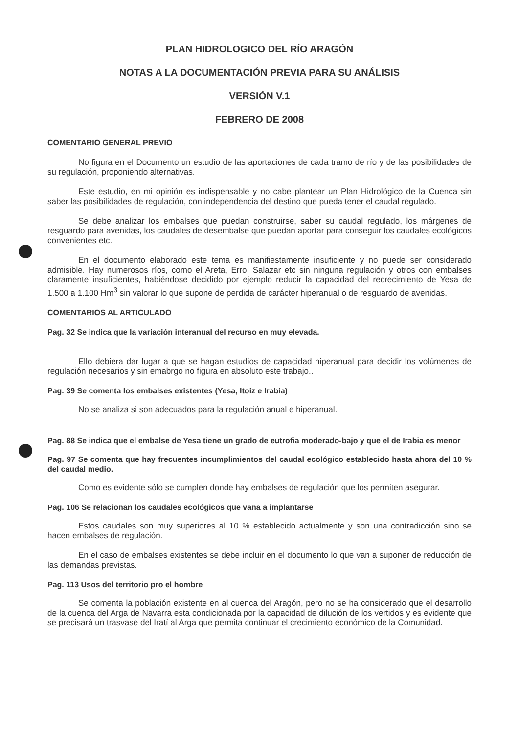PLAN HIDROLOGICO DEL RÍO ARAGÓN
NOTAS A LA DOCUMENTACIÓN PREVIA PARA SU ANÁLISIS
VERSIÓN V.1
FEBRERO DE 2008
COMENTARIO GENERAL PREVIO
No figura en el Documento un estudio de las aportaciones de cada tramo de río y de las posibilidades de su regulación, proponiendo alternativas.
Este estudio, en mi opinión es indispensable y no cabe plantear un Plan Hidrológico de la Cuenca sin saber las posibilidades de regulación, con independencia del destino que pueda tener el caudal regulado.
Se debe analizar los embalses que puedan construirse, saber su caudal regulado, los márgenes de resguardo para avenidas, los caudales de desembalse que puedan aportar para conseguir los caudales ecológicos convenientes etc.
En el documento elaborado este tema es manifiestamente insuficiente y no puede ser considerado admisible. Hay numerosos ríos, como el Areta, Erro, Salazar etc sin ninguna regulación y otros con embalses claramente insuficientes, habiéndose decidido por ejemplo reducir la capacidad del recrecimiento de Yesa de 1.500 a 1.100 Hm<sup>3</sup> sin valorar lo que supone de perdida de carácter hiperanual o de resguardo de avenidas.
COMENTARIOS AL ARTICULADO
Pag. 32 Se indica que la variación interanual del recurso en muy elevada.
Ello debiera dar lugar a que se hagan estudios de capacidad hiperanual para decidir los volúmenes de regulación necesarios y sin emabrgo no figura en absoluto este trabajo..
Pag. 39 Se comenta los embalses existentes (Yesa, Itoiz e Irabia)
No se analiza si son adecuados para la regulación anual e hiperanual.
Pag. 88 Se indica que el embalse de Yesa tiene un grado de eutrofia moderado-bajo y que el de Irabia es menor
Pag. 97 Se comenta que hay frecuentes incumplimientos del caudal ecológico establecido hasta ahora del 10 % del caudal medio.
Como es evidente sólo se cumplen donde hay embalses de regulación que los permiten asegurar.
Pag. 106 Se relacionan los caudales ecológicos que vana a implantarse
Estos caudales son muy superiores al 10 % establecido actualmente y son una contradicción sino se hacen embalses de regulación.
En el caso de embalses existentes se debe incluir en el documento lo que van a suponer de reducción de las demandas previstas.
Pag. 113 Usos del territorio pro el hombre
Se comenta la población existente en al cuenca del Aragón, pero no se ha considerado que el desarrollo de la cuenca del Arga de Navarra esta condicionada por la capacidad de dilución de los vertidos y es evidente que se precisará un trasvase del Iratí al Arga que permita continuar el crecimiento económico de la Comunidad.